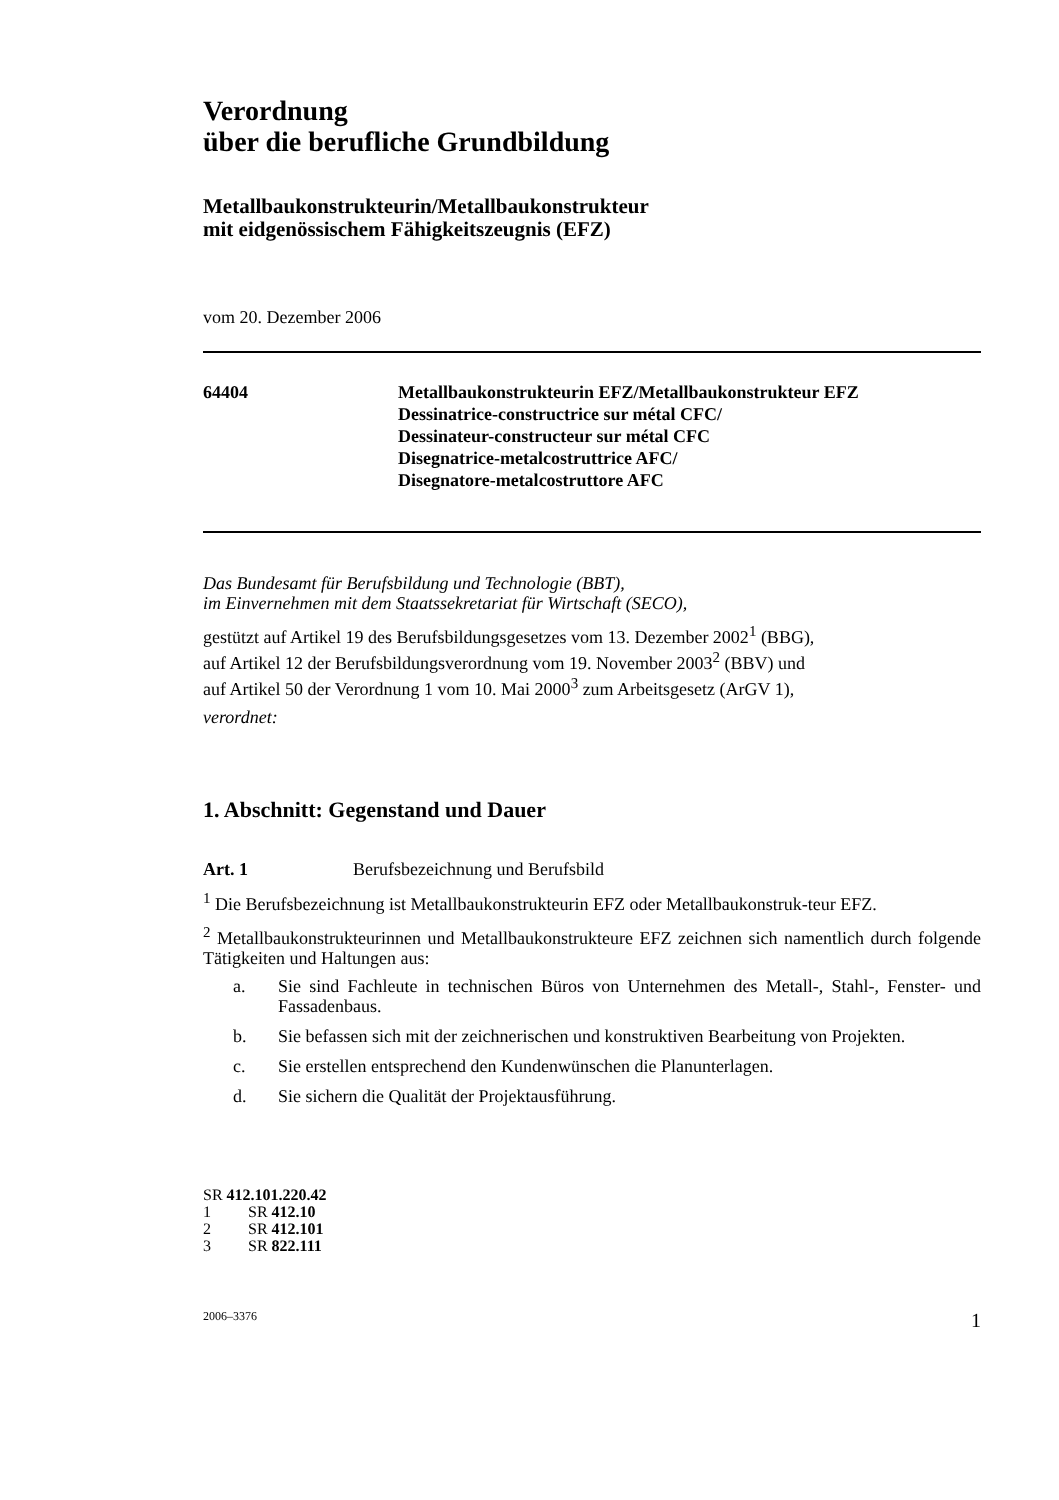Verordnung
über die berufliche Grundbildung
Metallbaukonstrukteurin/Metallbaukonstrukteur
mit eidgenössischem Fähigkeitszeugnis (EFZ)
vom 20. Dezember 2006
64404 Metallbaukonstrukteurin EFZ/Metallbaukonstrukteur EFZ
Dessinatrice-constructrice sur métal CFC/
Dessinateur-constructeur sur métal CFC
Disegnatrice-metalcostruttrice AFC/
Disegnatore-metalcostruttore AFC
Das Bundesamt für Berufsbildung und Technologie (BBT),
im Einvernehmen mit dem Staatssekretariat für Wirtschaft (SECO),
gestützt auf Artikel 19 des Berufsbildungsgesetzes vom 13. Dezember 2002<sup>1</sup> (BBG),
auf Artikel 12 der Berufsbildungsverordnung vom 19. November 2003<sup>2</sup> (BBV) und
auf Artikel 50 der Verordnung 1 vom 10. Mai 2000<sup>3</sup> zum Arbeitsgesetz (ArGV 1),
verordnet:
1. Abschnitt: Gegenstand und Dauer
Art. 1 Berufsbezeichnung und Berufsbild
<sup>1</sup> Die Berufsbezeichnung ist Metallbaukonstrukteurin EFZ oder Metallbaukonstruk-teur EFZ.
<sup>2</sup> Metallbaukonstrukteurinnen und Metallbaukonstrukteure EFZ zeichnen sich namentlich durch folgende Tätigkeiten und Haltungen aus:
a. Sie sind Fachleute in technischen Büros von Unternehmen des Metall-, Stahl-, Fenster- und Fassadenbaus.
b. Sie befassen sich mit der zeichnerischen und konstruktiven Bearbeitung von Projekten.
c. Sie erstellen entsprechend den Kundenwünschen die Planunterlagen.
d. Sie sichern die Qualität der Projektausführung.
SR 412.101.220.42
1 SR 412.10
2 SR 412.101
3 SR 822.111
2006–3376 1